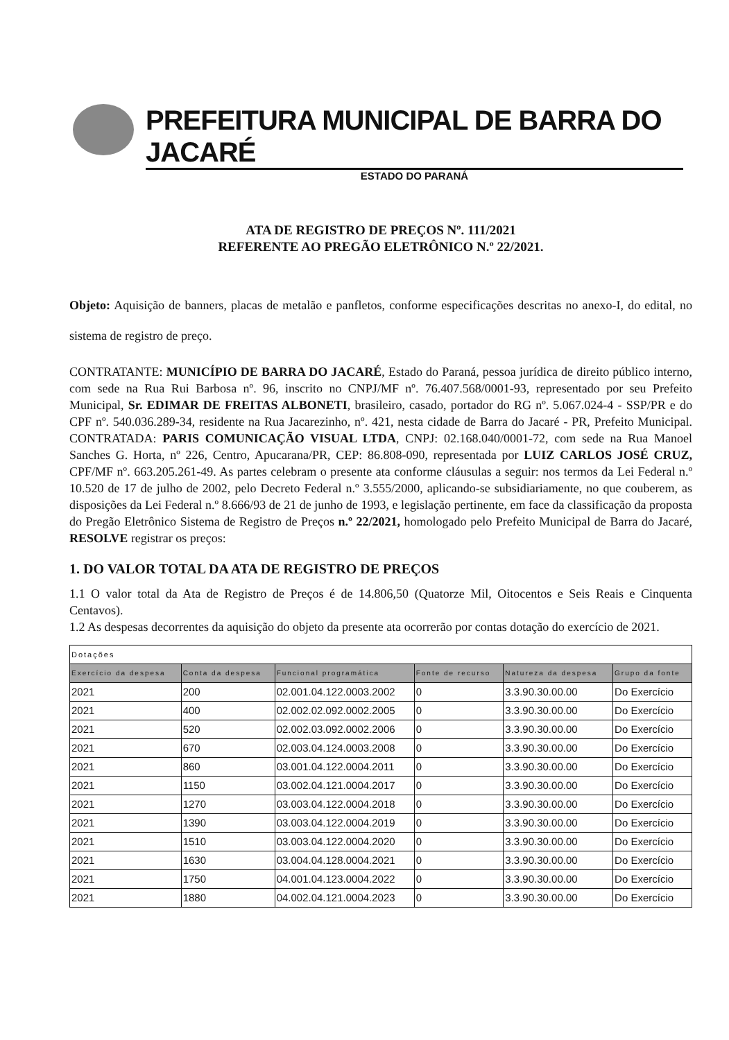PREFEITURA MUNICIPAL DE BARRA DO JACARÉ
ESTADO DO PARANÁ
ATA DE REGISTRO DE PREÇOS Nº. 111/2021
REFERENTE AO PREGÃO ELETRÔNICO N.º 22/2021.
Objeto: Aquisição de banners, placas de metalão e panfletos, conforme especificações descritas no anexo-I, do edital, no sistema de registro de preço.
CONTRATANTE: MUNICÍPIO DE BARRA DO JACARÉ, Estado do Paraná, pessoa jurídica de direito público interno, com sede na Rua Rui Barbosa nº. 96, inscrito no CNPJ/MF nº. 76.407.568/0001-93, representado por seu Prefeito Municipal, Sr. EDIMAR DE FREITAS ALBONETI, brasileiro, casado, portador do RG nº. 5.067.024-4 - SSP/PR e do CPF nº. 540.036.289-34, residente na Rua Jacarezinho, nº. 421, nesta cidade de Barra do Jacaré - PR, Prefeito Municipal. CONTRATADA: PARIS COMUNICAÇÃO VISUAL LTDA, CNPJ: 02.168.040/0001-72, com sede na Rua Manoel Sanches G. Horta, nº 226, Centro, Apucarana/PR, CEP: 86.808-090, representada por LUIZ CARLOS JOSÉ CRUZ, CPF/MF nº. 663.205.261-49. As partes celebram o presente ata conforme cláusulas a seguir: nos termos da Lei Federal n.º 10.520 de 17 de julho de 2002, pelo Decreto Federal n.º 3.555/2000, aplicando-se subsidiariamente, no que couberem, as disposições da Lei Federal n.º 8.666/93 de 21 de junho de 1993, e legislação pertinente, em face da classificação da proposta do Pregão Eletrônico Sistema de Registro de Preços n.º 22/2021, homologado pelo Prefeito Municipal de Barra do Jacaré, RESOLVE registrar os preços:
1. DO VALOR TOTAL DA ATA DE REGISTRO DE PREÇOS
1.1 O valor total da Ata de Registro de Preços é de 14.806,50 (Quatorze Mil, Oitocentos e Seis Reais e Cinquenta Centavos).
1.2 As despesas decorrentes da aquisição do objeto da presente ata ocorrerão por contas dotação do exercício de 2021.
| Dotações | | | | | |
| Exercício da despesa | Conta da despesa | Funcional programática | Fonte de recurso | Natureza da despesa | Grupo da fonte |
| 2021 | 200 | 02.001.04.122.0003.2002 | 0 | 3.3.90.30.00.00 | Do Exercício |
| 2021 | 400 | 02.002.02.092.0002.2005 | 0 | 3.3.90.30.00.00 | Do Exercício |
| 2021 | 520 | 02.002.03.092.0002.2006 | 0 | 3.3.90.30.00.00 | Do Exercício |
| 2021 | 670 | 02.003.04.124.0003.2008 | 0 | 3.3.90.30.00.00 | Do Exercício |
| 2021 | 860 | 03.001.04.122.0004.2011 | 0 | 3.3.90.30.00.00 | Do Exercício |
| 2021 | 1150 | 03.002.04.121.0004.2017 | 0 | 3.3.90.30.00.00 | Do Exercício |
| 2021 | 1270 | 03.003.04.122.0004.2018 | 0 | 3.3.90.30.00.00 | Do Exercício |
| 2021 | 1390 | 03.003.04.122.0004.2019 | 0 | 3.3.90.30.00.00 | Do Exercício |
| 2021 | 1510 | 03.003.04.122.0004.2020 | 0 | 3.3.90.30.00.00 | Do Exercício |
| 2021 | 1630 | 03.004.04.128.0004.2021 | 0 | 3.3.90.30.00.00 | Do Exercício |
| 2021 | 1750 | 04.001.04.123.0004.2022 | 0 | 3.3.90.30.00.00 | Do Exercício |
| 2021 | 1880 | 04.002.04.121.0004.2023 | 0 | 3.3.90.30.00.00 | Do Exercício |